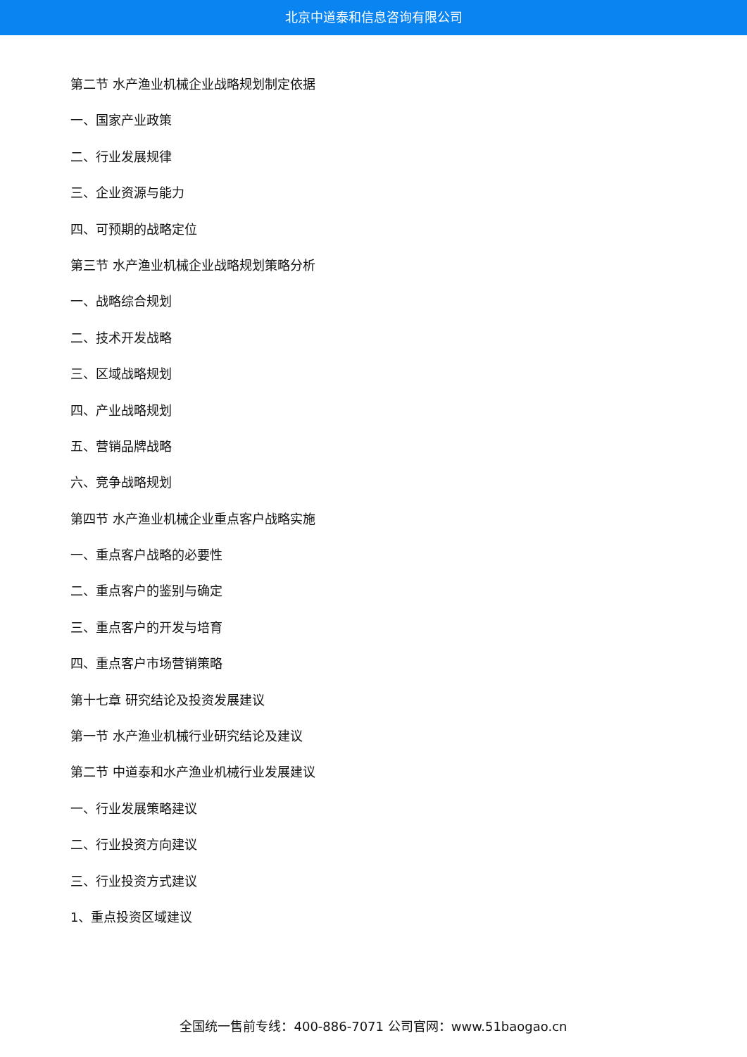北京中道泰和信息咨询有限公司
第二节 水产渔业机械企业战略规划制定依据
一、国家产业政策
二、行业发展规律
三、企业资源与能力
四、可预期的战略定位
第三节 水产渔业机械企业战略规划策略分析
一、战略综合规划
二、技术开发战略
三、区域战略规划
四、产业战略规划
五、营销品牌战略
六、竞争战略规划
第四节 水产渔业机械企业重点客户战略实施
一、重点客户战略的必要性
二、重点客户的鉴别与确定
三、重点客户的开发与培育
四、重点客户市场营销策略
第十七章 研究结论及投资发展建议
第一节 水产渔业机械行业研究结论及建议
第二节 中道泰和水产渔业机械行业发展建议
一、行业发展策略建议
二、行业投资方向建议
三、行业投资方式建议
1、重点投资区域建议
全国统一售前专线：400-886-7071 公司官网：www.51baogao.cn